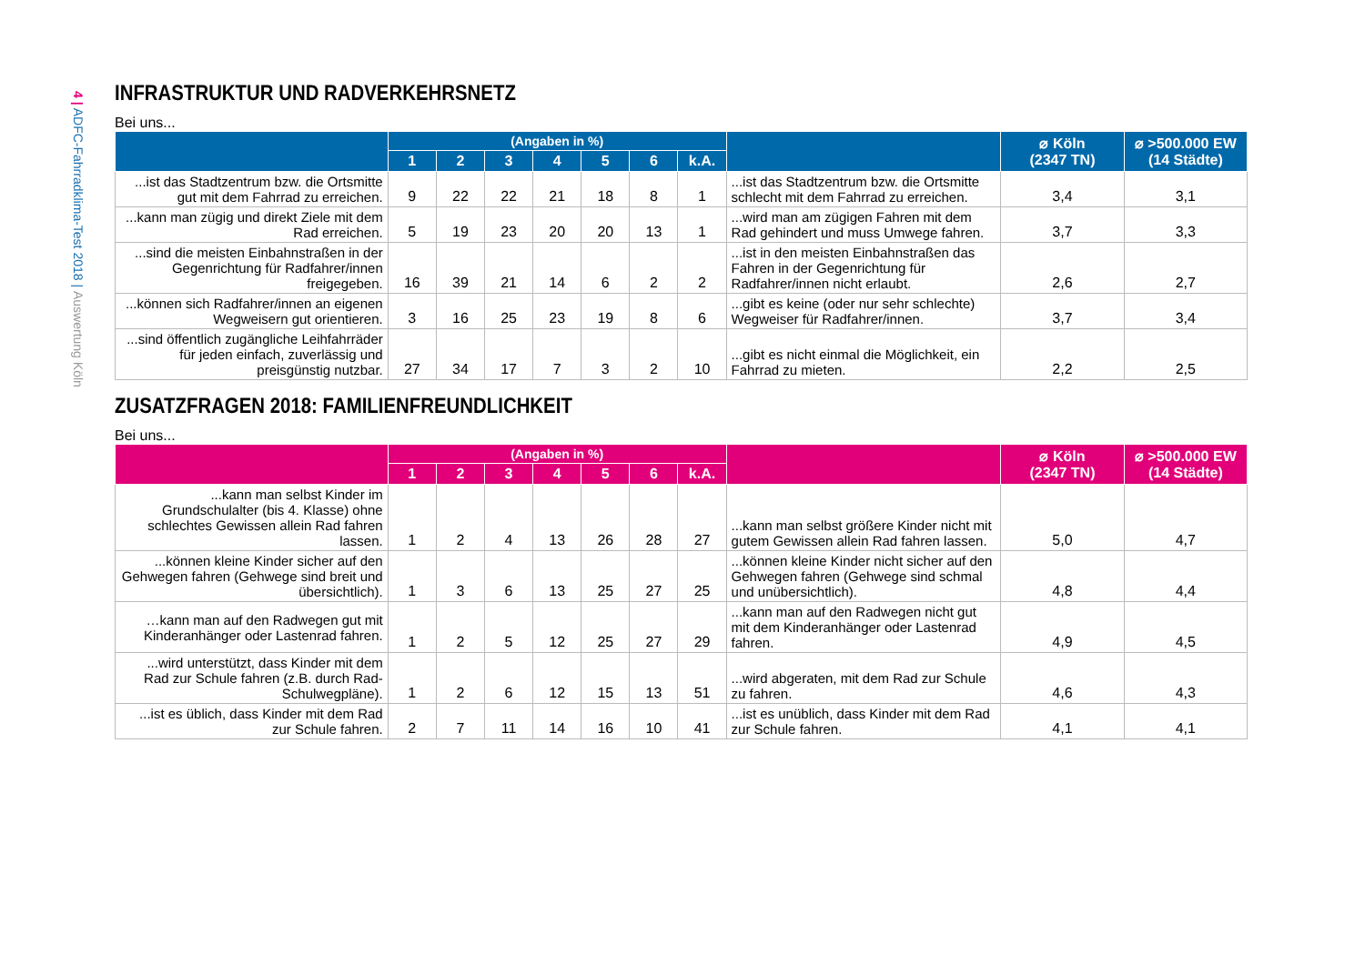4 | ADFC-Fahrradklima-Test 2018 | Auswertung Köln
INFRASTRUKTUR UND RADVERKEHRSNETZ
Bei uns...
| | (Angaben in %) | | | | | | | | ⌀ Köln (2347 TN) | ⌀ >500.000 EW (14 Städte) |
| --- | --- | --- | --- | --- | --- | --- | --- | --- | --- | --- |
| | 1 | 2 | 3 | 4 | 5 | 6 | k.A. | | | |
| ...ist das Stadtzentrum bzw. die Ortsmitte gut mit dem Fahrrad zu erreichen. | 9 | 22 | 22 | 21 | 18 | 8 | 1 | ...ist das Stadtzentrum bzw. die Ortsmitte schlecht mit dem Fahrrad zu erreichen. | 3,4 | 3,1 |
| ...kann man zügig und direkt Ziele mit dem Rad erreichen. | 5 | 19 | 23 | 20 | 20 | 13 | 1 | ...wird man am zügigen Fahren mit dem Rad gehindert und muss Umwege fahren. | 3,7 | 3,3 |
| ...sind die meisten Einbahnstraßen in der Gegenrichtung für Radfahrer/innen freigegeben. | 16 | 39 | 21 | 14 | 6 | 2 | 2 | ...ist in den meisten Einbahnstraßen das Fahren in der Gegenrichtung für Radfahrer/innen nicht erlaubt. | 2,6 | 2,7 |
| ...können sich Radfahrer/innen an eigenen Wegweisern gut orientieren. | 3 | 16 | 25 | 23 | 19 | 8 | 6 | ...gibt es keine (oder nur sehr schlechte) Wegweiser für Radfahrer/innen. | 3,7 | 3,4 |
| ...sind öffentlich zugängliche Leihfahrräder für jeden einfach, zuverlässig und preisgünstig nutzbar. | 27 | 34 | 17 | 7 | 3 | 2 | 10 | ...gibt es nicht einmal die Möglichkeit, ein Fahrrad zu mieten. | 2,2 | 2,5 |
ZUSATZFRAGEN 2018: FAMILIENFREUNDLICHKEIT
Bei uns...
| | (Angaben in %) | | | | | | | | ⌀ Köln (2347 TN) | ⌀ >500.000 EW (14 Städte) |
| --- | --- | --- | --- | --- | --- | --- | --- | --- | --- | --- |
| | 1 | 2 | 3 | 4 | 5 | 6 | k.A. | | | |
| ...kann man selbst Kinder im Grundschulalter (bis 4. Klasse) ohne schlechtes Gewissen allein Rad fahren lassen. | 1 | 2 | 4 | 13 | 26 | 28 | 27 | ...kann man selbst größere Kinder nicht mit gutem Gewissen allein Rad fahren lassen. | 5,0 | 4,7 |
| ...können kleine Kinder sicher auf den Gehwegen fahren (Gehwege sind breit und übersichtlich). | 1 | 3 | 6 | 13 | 25 | 27 | 25 | ...können kleine Kinder nicht sicher auf den Gehwegen fahren (Gehwege sind schmal und unübersichtlich). | 4,8 | 4,4 |
| …kann man auf den Radwegen gut mit Kinderanhänger oder Lastenrad fahren. | 1 | 2 | 5 | 12 | 25 | 27 | 29 | ...kann man auf den Radwegen nicht gut mit dem Kinderanhänger oder Lastenrad fahren. | 4,9 | 4,5 |
| ...wird unterstützt, dass Kinder mit dem Rad zur Schule fahren (z.B. durch Rad-Schulwegpläne). | 1 | 2 | 6 | 12 | 15 | 13 | 51 | ...wird abgeraten, mit dem Rad zur Schule zu fahren. | 4,6 | 4,3 |
| ...ist es üblich, dass Kinder mit dem Rad zur Schule fahren. | 2 | 7 | 11 | 14 | 16 | 10 | 41 | ...ist es unüblich, dass Kinder mit dem Rad zur Schule fahren. | 4,1 | 4,1 |